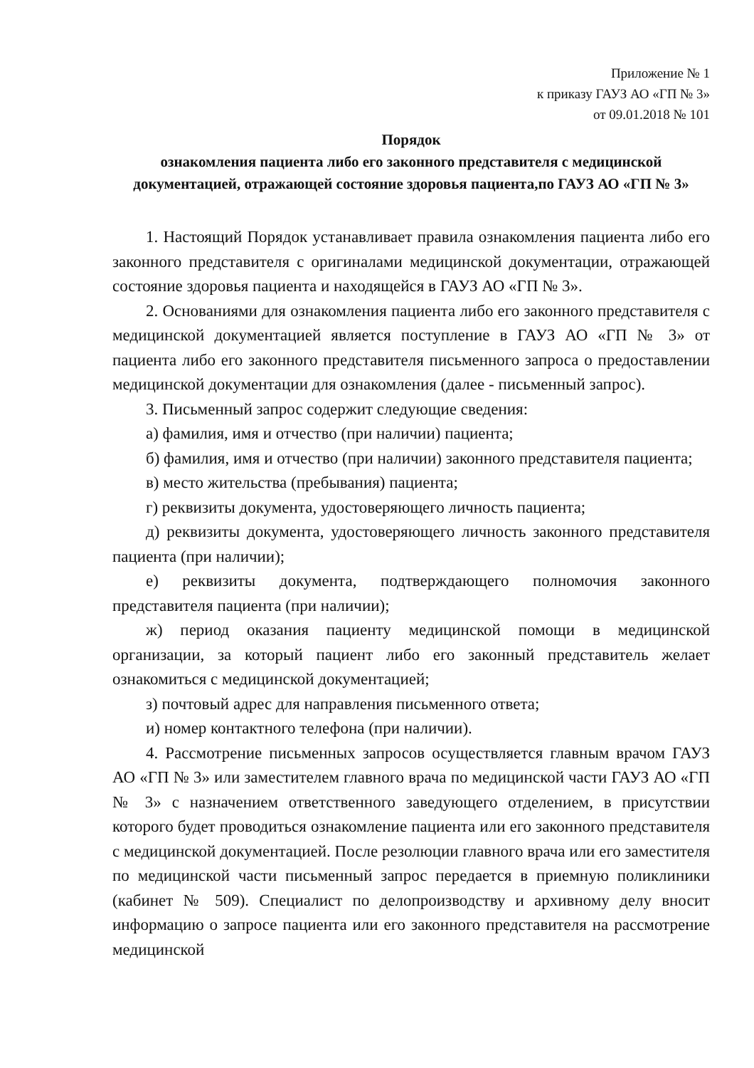Приложение № 1
к приказу ГАУЗ АО «ГП № 3»
от 09.01.2018 № 101
Порядок
ознакомления пациента либо его законного представителя с медицинской документацией, отражающей состояние здоровья пациента,по ГАУЗ АО «ГП № 3»
1. Настоящий Порядок устанавливает правила ознакомления пациента либо его законного представителя с оригиналами медицинской документации, отражающей состояние здоровья пациента и находящейся в ГАУЗ АО «ГП № 3».
2. Основаниями для ознакомления пациента либо его законного представителя с медицинской документацией является поступление в ГАУЗ АО «ГП № 3» от пациента либо его законного представителя письменного запроса о предоставлении медицинской документации для ознакомления (далее - письменный запрос).
3. Письменный запрос содержит следующие сведения:
а) фамилия, имя и отчество (при наличии) пациента;
б) фамилия, имя и отчество (при наличии) законного представителя пациента;
в) место жительства (пребывания) пациента;
г) реквизиты документа, удостоверяющего личность пациента;
д) реквизиты документа, удостоверяющего личность законного представителя пациента (при наличии);
е) реквизиты документа, подтверждающего полномочия законного представителя пациента (при наличии);
ж) период оказания пациенту медицинской помощи в медицинской организации, за который пациент либо его законный представитель желает ознакомиться с медицинской документацией;
з) почтовый адрес для направления письменного ответа;
и) номер контактного телефона (при наличии).
4. Рассмотрение письменных запросов осуществляется главным врачом ГАУЗ АО «ГП № 3» или заместителем главного врача по медицинской части ГАУЗ АО «ГП № 3» с назначением ответственного заведующего отделением, в присутствии которого будет проводиться ознакомление пациента или его законного представителя с медицинской документацией. После резолюции главного врача или его заместителя по медицинской части письменный запрос передается в приемную поликлиники (кабинет № 509). Специалист по делопроизводству и архивному делу вносит информацию о запросе пациента или его законного представителя на рассмотрение медицинской